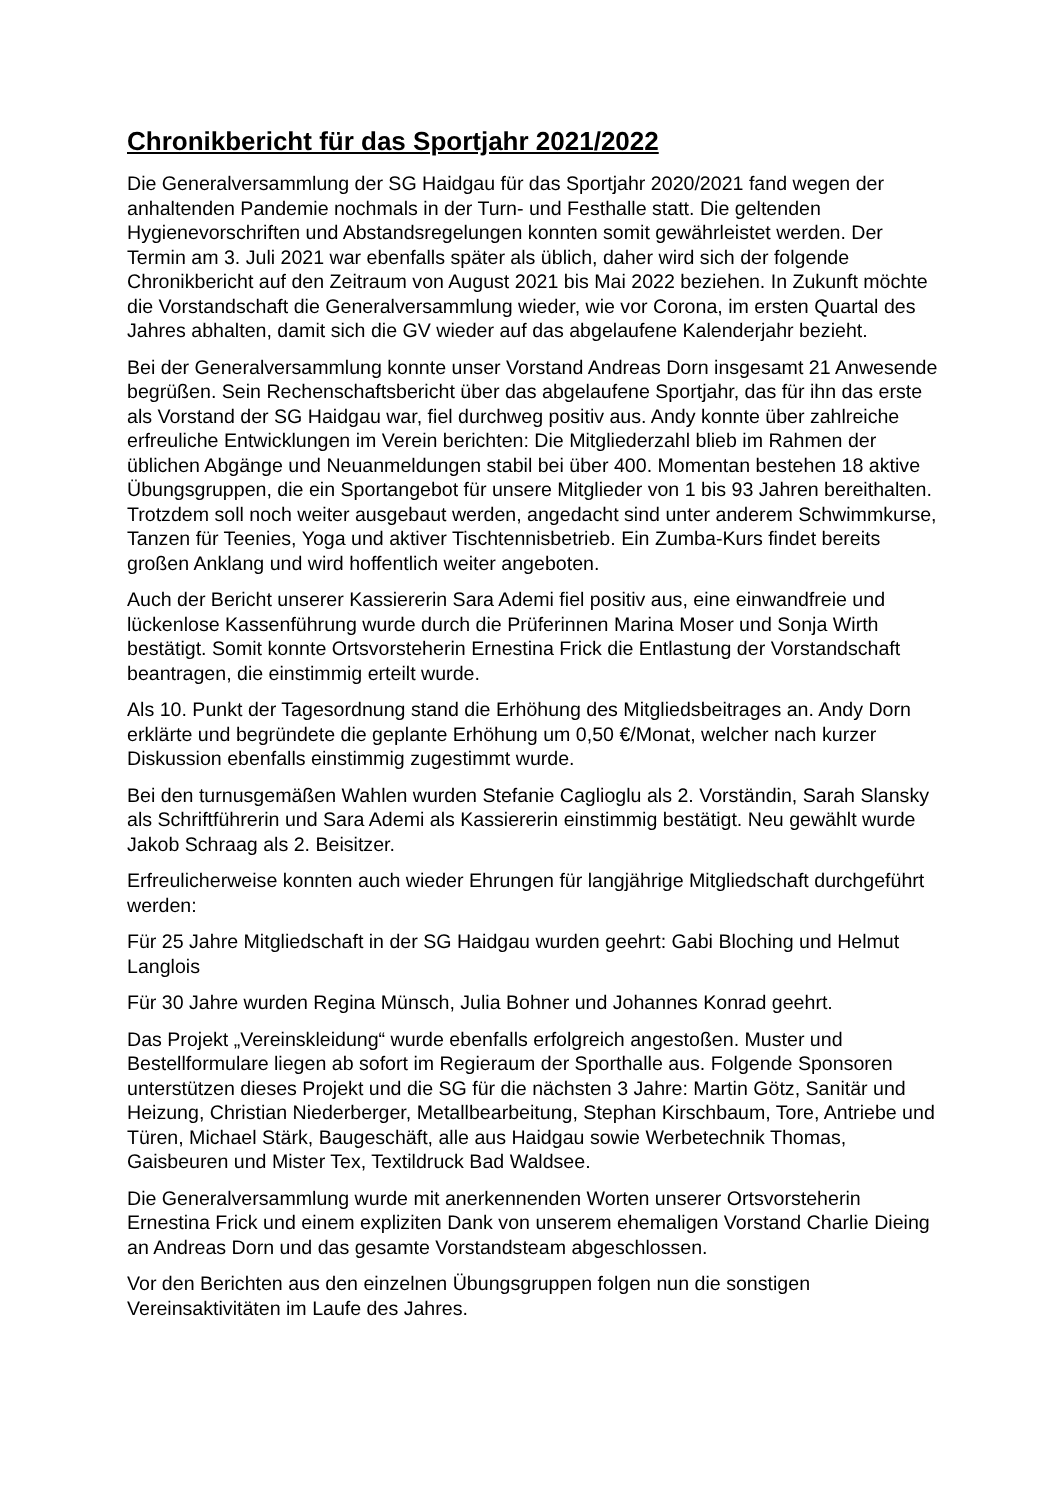Chronikbericht für das Sportjahr 2021/2022
Die Generalversammlung der SG Haidgau für das Sportjahr 2020/2021 fand wegen der anhaltenden Pandemie nochmals in der Turn- und Festhalle statt. Die geltenden Hygienevorschriften und Abstandsregelungen konnten somit gewährleistet werden. Der Termin am 3. Juli 2021 war ebenfalls später als üblich, daher wird sich der folgende Chronikbericht auf den Zeitraum von August 2021 bis Mai 2022 beziehen. In Zukunft möchte die Vorstandschaft die Generalversammlung wieder, wie vor Corona, im ersten Quartal des Jahres abhalten, damit sich die GV wieder auf das abgelaufene Kalenderjahr bezieht.
Bei der Generalversammlung konnte unser Vorstand Andreas Dorn insgesamt 21 Anwesende begrüßen. Sein Rechenschaftsbericht über das abgelaufene Sportjahr, das für ihn das erste als Vorstand der SG Haidgau war, fiel durchweg positiv aus. Andy konnte über zahlreiche erfreuliche Entwicklungen im Verein berichten: Die Mitgliederzahl blieb im Rahmen der üblichen Abgänge und Neuanmeldungen stabil bei über 400. Momentan bestehen 18 aktive Übungsgruppen, die ein Sportangebot für unsere Mitglieder von 1 bis 93 Jahren bereithalten. Trotzdem soll noch weiter ausgebaut werden, angedacht sind unter anderem Schwimmkurse, Tanzen für Teenies, Yoga und aktiver Tischtennisbetrieb. Ein Zumba-Kurs findet bereits großen Anklang und wird hoffentlich weiter angeboten.
Auch der Bericht unserer Kassiererin Sara Ademi fiel positiv aus, eine einwandfreie und lückenlose Kassenführung wurde durch die Prüferinnen Marina Moser und Sonja Wirth bestätigt. Somit konnte Ortsvorsteherin Ernestina Frick die Entlastung der Vorstandschaft beantragen, die einstimmig erteilt wurde.
Als 10. Punkt der Tagesordnung stand die Erhöhung des Mitgliedsbeitrages an. Andy Dorn erklärte und begründete die geplante Erhöhung um 0,50 €/Monat, welcher nach kurzer Diskussion ebenfalls einstimmig zugestimmt wurde.
Bei den turnusgemäßen Wahlen wurden Stefanie Caglioglu als 2. Vorständin, Sarah Slansky als Schriftführerin und Sara Ademi als Kassiererin einstimmig bestätigt. Neu gewählt wurde Jakob Schraag als 2. Beisitzer.
Erfreulicherweise konnten auch wieder Ehrungen für langjährige Mitgliedschaft durchgeführt werden:
Für 25 Jahre Mitgliedschaft in der SG Haidgau wurden geehrt: Gabi Bloching und Helmut Langlois
Für 30 Jahre wurden Regina Münsch, Julia Bohner und Johannes Konrad geehrt.
Das Projekt „Vereinskleidung“ wurde ebenfalls erfolgreich angestoßen. Muster und Bestellformulare liegen ab sofort im Regieraum der Sporthalle aus. Folgende Sponsoren unterstützen dieses Projekt und die SG für die nächsten 3 Jahre: Martin Götz, Sanitär und Heizung, Christian Niederberger, Metallbearbeitung, Stephan Kirschbaum, Tore, Antriebe und Türen, Michael Stärk, Baugeschäft, alle aus Haidgau sowie Werbetechnik Thomas, Gaisbeuren und Mister Tex, Textildruck Bad Waldsee.
Die Generalversammlung wurde mit anerkennenden Worten unserer Ortsvorsteherin Ernestina Frick und einem expliziten Dank von unserem ehemaligen Vorstand Charlie Dieing an Andreas Dorn und das gesamte Vorstandsteam abgeschlossen.
Vor den Berichten aus den einzelnen Übungsgruppen folgen nun die sonstigen Vereinsaktivitäten im Laufe des Jahres.